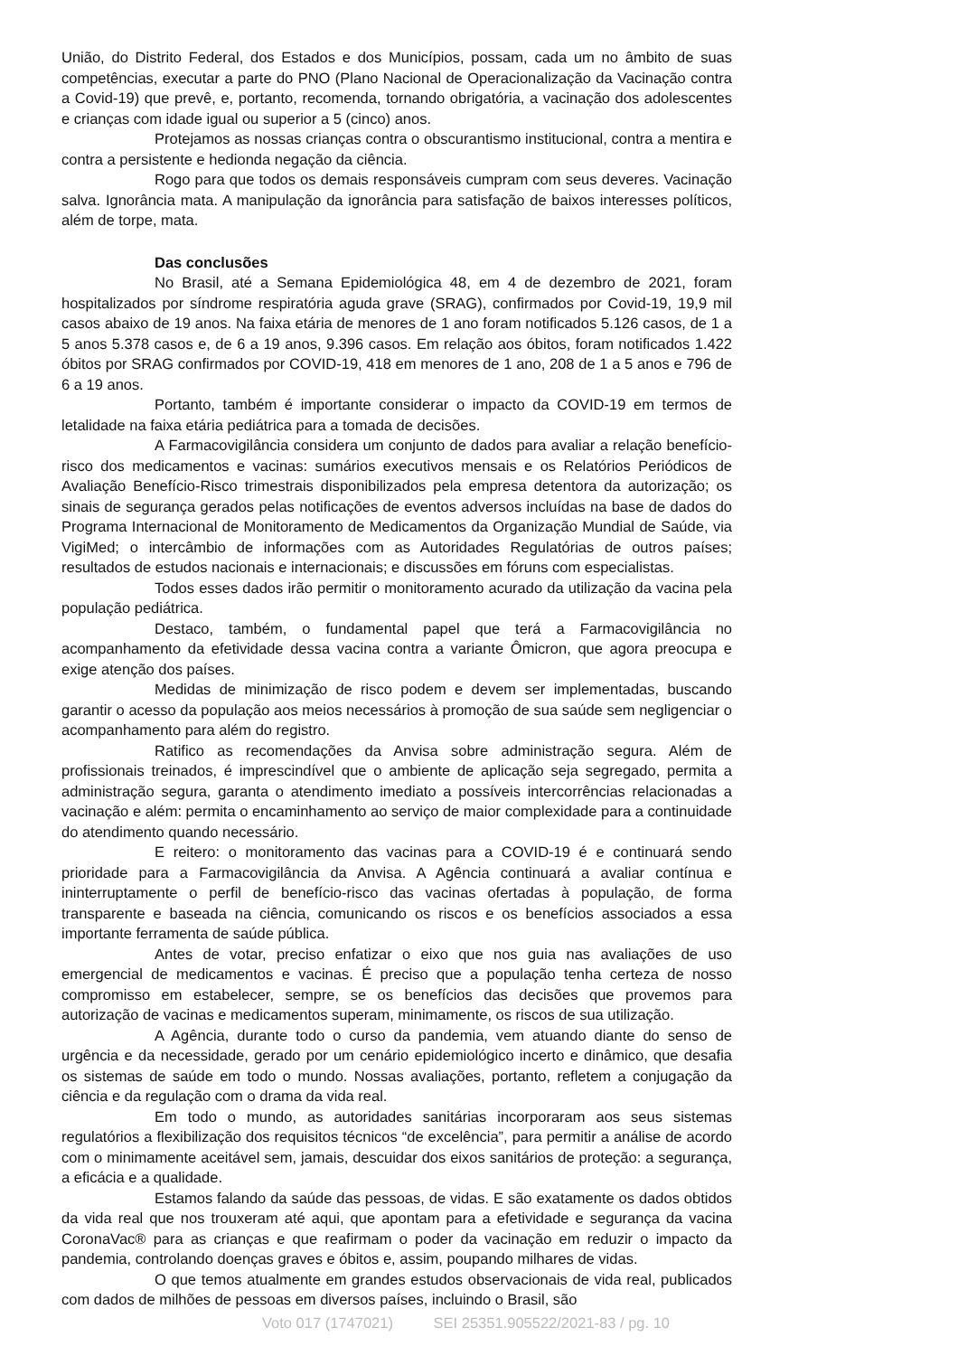União, do Distrito Federal, dos Estados e dos Municípios, possam, cada um no âmbito de suas competências, executar a parte do PNO (Plano Nacional de Operacionalização da Vacinação contra a Covid-19) que prevê, e, portanto, recomenda, tornando obrigatória, a vacinação dos adolescentes e crianças com idade igual ou superior a 5 (cinco) anos.
Protejamos as nossas crianças contra o obscurantismo institucional, contra a mentira e contra a persistente e hedionda negação da ciência.
Rogo para que todos os demais responsáveis cumpram com seus deveres. Vacinação salva. Ignorância mata. A manipulação da ignorância para satisfação de baixos interesses políticos, além de torpe, mata.
Das conclusões
No Brasil, até a Semana Epidemiológica 48, em 4 de dezembro de 2021, foram hospitalizados por síndrome respiratória aguda grave (SRAG), confirmados por Covid-19, 19,9 mil casos abaixo de 19 anos. Na faixa etária de menores de 1 ano foram notificados 5.126 casos, de 1 a 5 anos 5.378 casos e, de 6 a 19 anos, 9.396 casos. Em relação aos óbitos, foram notificados 1.422 óbitos por SRAG confirmados por COVID-19, 418 em menores de 1 ano, 208 de 1 a 5 anos e 796 de 6 a 19 anos.
Portanto, também é importante considerar o impacto da COVID-19 em termos de letalidade na faixa etária pediátrica para a tomada de decisões.
A Farmacovigilância considera um conjunto de dados para avaliar a relação benefício-risco dos medicamentos e vacinas: sumários executivos mensais e os Relatórios Periódicos de Avaliação Benefício-Risco trimestrais disponibilizados pela empresa detentora da autorização; os sinais de segurança gerados pelas notificações de eventos adversos incluídas na base de dados do Programa Internacional de Monitoramento de Medicamentos da Organização Mundial de Saúde, via VigiMed; o intercâmbio de informações com as Autoridades Regulatórias de outros países; resultados de estudos nacionais e internacionais; e discussões em fóruns com especialistas.
Todos esses dados irão permitir o monitoramento acurado da utilização da vacina pela população pediátrica.
Destaco, também, o fundamental papel que terá a Farmacovigilância no acompanhamento da efetividade dessa vacina contra a variante Ômicron, que agora preocupa e exige atenção dos países.
Medidas de minimização de risco podem e devem ser implementadas, buscando garantir o acesso da população aos meios necessários à promoção de sua saúde sem negligenciar o acompanhamento para além do registro.
Ratifico as recomendações da Anvisa sobre administração segura. Além de profissionais treinados, é imprescindível que o ambiente de aplicação seja segregado, permita a administração segura, garanta o atendimento imediato a possíveis intercorrências relacionadas a vacinação e além: permita o encaminhamento ao serviço de maior complexidade para a continuidade do atendimento quando necessário.
E reitero: o monitoramento das vacinas para a COVID-19 é e continuará sendo prioridade para a Farmacovigilância da Anvisa. A Agência continuará a avaliar contínua e ininterruptamente o perfil de benefício-risco das vacinas ofertadas à população, de forma transparente e baseada na ciência, comunicando os riscos e os benefícios associados a essa importante ferramenta de saúde pública.
Antes de votar, preciso enfatizar o eixo que nos guia nas avaliações de uso emergencial de medicamentos e vacinas. É preciso que a população tenha certeza de nosso compromisso em estabelecer, sempre, se os benefícios das decisões que provemos para autorização de vacinas e medicamentos superam, minimamente, os riscos de sua utilização.
A Agência, durante todo o curso da pandemia, vem atuando diante do senso de urgência e da necessidade, gerado por um cenário epidemiológico incerto e dinâmico, que desafia os sistemas de saúde em todo o mundo. Nossas avaliações, portanto, refletem a conjugação da ciência e da regulação com o drama da vida real.
Em todo o mundo, as autoridades sanitárias incorporaram aos seus sistemas regulatórios a flexibilização dos requisitos técnicos “de excelência”, para permitir a análise de acordo com o minimamente aceitável sem, jamais, descuidar dos eixos sanitários de proteção: a segurança, a eficácia e a qualidade.
Estamos falando da saúde das pessoas, de vidas. E são exatamente os dados obtidos da vida real que nos trouxeram até aqui, que apontam para a efetividade e segurança da vacina CoronaVac® para as crianças e que reafirmam o poder da vacinação em reduzir o impacto da pandemia, controlando doenças graves e óbitos e, assim, poupando milhares de vidas.
O que temos atualmente em grandes estudos observacionais de vida real, publicados com dados de milhões de pessoas em diversos países, incluindo o Brasil, são
Voto 017 (1747021) SEI 25351.905522/2021-83 / pg. 10